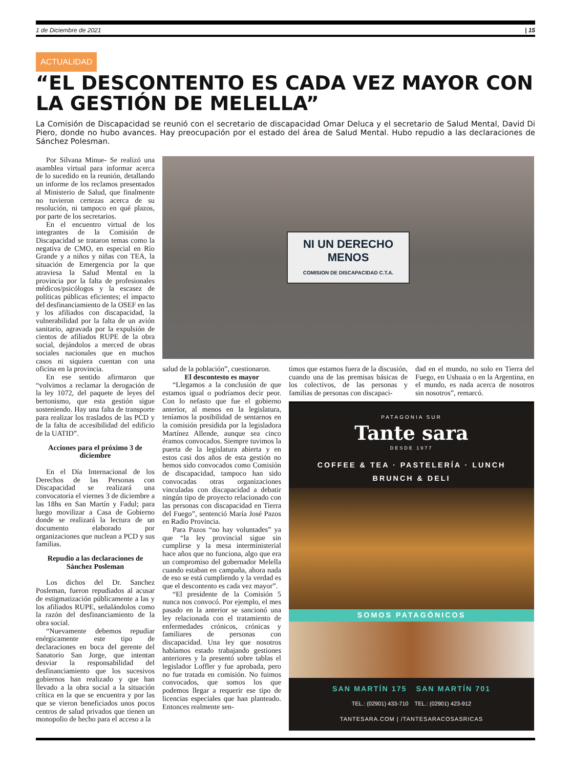1 de Diciembre de 2021 | 15
ACTUALIDAD
“EL DESCONTENTO ES CADA VEZ MAYOR CON LA GESTIÓN DE MELELLA”
La Comisión de Discapacidad se reunió con el secretario de discapacidad Omar Deluca y el secretario de Salud Mental, David Di Piero, donde no hubo avances. Hay preocupación por el estado del área de Salud Mental. Hubo repudio a las declaraciones de Sánchez Polesman.
Por Silvana Minue- Se realizó una asamblea virtual para informar acerca de lo sucedido en la reunión, detallando un informe de los reclamos presentados al Ministerio de Salud, que finalmente no tuvieron certezas acerca de su resolución, ni tampoco en qué plazos, por parte de los secretarios.
En el encuentro virtual de los integrantes de la Comisión de Discapacidad se trataron temas como la negativa de CMO, en especial en Río Grande y a niños y niñas con TEA, la situación de Emergencia por la que atraviesa la Salud Mental en la provincia por la falta de profesionales médicos/psicólogos y la escasez de políticas públicas eficientes; el impacto del desfinanciamiento de la OSEF en las y los afiliados con discapacidad, la vulnerabilidad por la falta de un avión sanitario, agravada por la expulsión de cientos de afiliados RUPE de la obra social, dejándolos a merced de obras sociales nacionales que en muchos casos ni siquiera cuentan con una oficina en la provincia.
En ese sentido afirmaron que “volvimos a reclamar la derogación de la ley 1072, del paquete de leyes del bertonismo, que esta gestión sigue sosteniendo. Hay una falta de transporte para realizar los traslados de las PCD y de la falta de accesibilidad del edificio de la UATID”.
Acciones para el próximo 3 de diciembre
En el Día Internacional de los Derechos de las Personas con Discapacidad se realizará una convocatoria el viernes 3 de diciembre a las 18hs en San Martín y Fadul; para luego movilizar a Casa de Gobierno donde se realizará la lectura de un documento elaborado por organizaciones que nuclean a PCD y sus familias.
Repudio a las declaraciones de Sánchez Posleman
Los dichos del Dr. Sanchez Posleman, fueron repudiados al acusar de estigmatización públicamente a las y los afiliados RUPE, señalándolos como la razón del desfinanciamiento de la obra social.
“Nuevamente debemos repudiar enérgicamente este tipo de declaraciones en boca del gerente del Sanatorio San Jorge, que intentan desviar la responsabilidad del desfinanciamiento que los sucesivos gobiernos han realizado y que han llevado a la obra social a la situación crítica en la que se encuentra y por las que se vieron beneficiados unos pocos centros de salud privados que tienen un monopolio de hecho para el acceso a la
NI UN DERECHO
MENOS
COMISION DE DISCAPACIDAD C.T.A.
salud de la población”, cuestionaron.
El descontesto es mayor
“Llegamos a la conclusión de que estamos igual o podríamos decir peor. Con lo nefasto que fue el gobierno anterior, al menos en la legislatura, teníamos la posibilidad de sentarnos en la comisión presidida por la legisladora Martínez Allende, aunque sea cinco éramos convocados. Siempre tuvimos la puerta de la legislatura abierta y en estos casi dos años de esta gestión no hemos sido convocados como Comisión de discapacidad, tampoco han sido convocadas otras organizaciones vinculadas con discapacidad a debatir ningún tipo de proyecto relacionado con las personas con discapacidad en Tierra del Fuego”, sentenció María José Pazos en Radio Provincia.
Para Pazos “no hay voluntades” ya que “la ley provincial sigue sin cumplirse y la mesa interministerial hace años que no funciona, algo que era un compromiso del gobernador Melella cuando estaban en campaña, ahora nada de eso se está cumpliendo y la verdad es que el descontento es cada vez mayor”.
“El presidente de la Comisión 5 nunca nos convocó. Por ejemplo, el mes pasado en la anterior se sancionó una ley relacionada con el tratamiento de enfermedades crónicos, crónicas y familiares de personas con discapacidad. Una ley que nosotros habíamos estado trabajando gestiones anteriores y la presentó sobre tablas el legislador Loffler y fue aprobada, pero no fue tratada en comisión. No fuimos convocados, que somos los que podemos llegar a requerir ese tipo de licencias especiales que han planteado. Entonces realmente sen-
timos que estamos fuera de la discusión, cuando una de las premisas básicas de los colectivos, de las personas y familias de personas con discapaci-
dad en el mundo, no solo en Tierra del Fuego, en Ushuaia o en la Argentina, en el mundo, es nada acerca de nosotros sin nosotros”, remarcó.
PATAGONIA SUR
Tante sara
DESDE 1977
COFFEE & TEA · PASTELERÍA · LUNCH
BRUNCH & DELI
SOMOS PATAGÓNICOS
SAN MARTÍN 175 SAN MARTÍN 701
TEL.: (02901) 433-710 TEL.: (02901) 423-912
TANTESARA.COM | /TANTESARACOSASRICAS